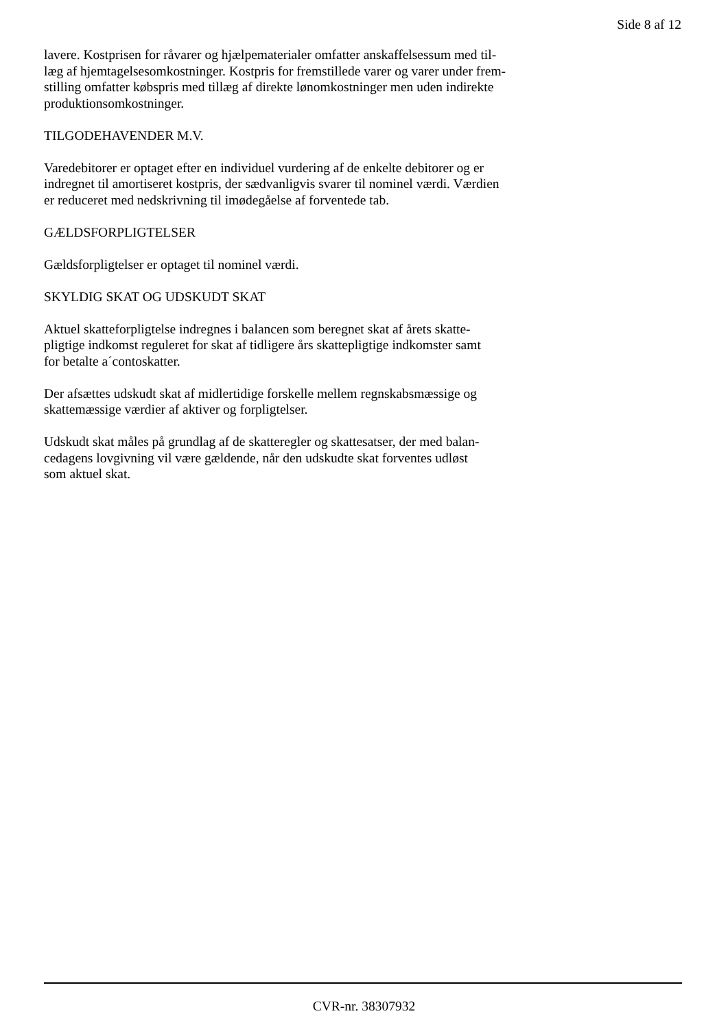Side 8 af 12
lavere. Kostprisen for råvarer og hjælpematerialer omfatter anskaffelsessum med til-
læg af hjemtagelsesomkostninger. Kostpris for fremstillede varer og varer under frem-
stilling omfatter købspris med tillæg af direkte lønomkostninger men uden indirekte
produktionsomkostninger.
TILGODEHAVENDER M.V.
Varedebitorer er optaget efter en individuel vurdering af de enkelte debitorer og er
indregnet til amortiseret kostpris, der sædvanligvis svarer til nominel værdi. Værdien
er reduceret med nedskrivning til imødegåelse af forventede tab.
GÆLDSFORPLIGTELSER
Gældsforpligtelser er optaget til nominel værdi.
SKYLDIG SKAT OG UDSKUDT SKAT
Aktuel skatteforpligtelse indregnes i balancen som beregnet skat af årets skatte-
pligtige indkomst reguleret for skat af tidligere års skattepligtige indkomster samt
for betalte a´contoskatter.
Der afsættes udskudt skat af midlertidige forskelle mellem regnskabsmæssige og
skattemæssige værdier af aktiver og forpligtelser.
Udskudt skat måles på grundlag af de skatteregler og skattesatser, der med balan-
cedagens lovgivning vil være gældende, når den udskudte skat forventes udløst
som aktuel skat.
CVR-nr. 38307932